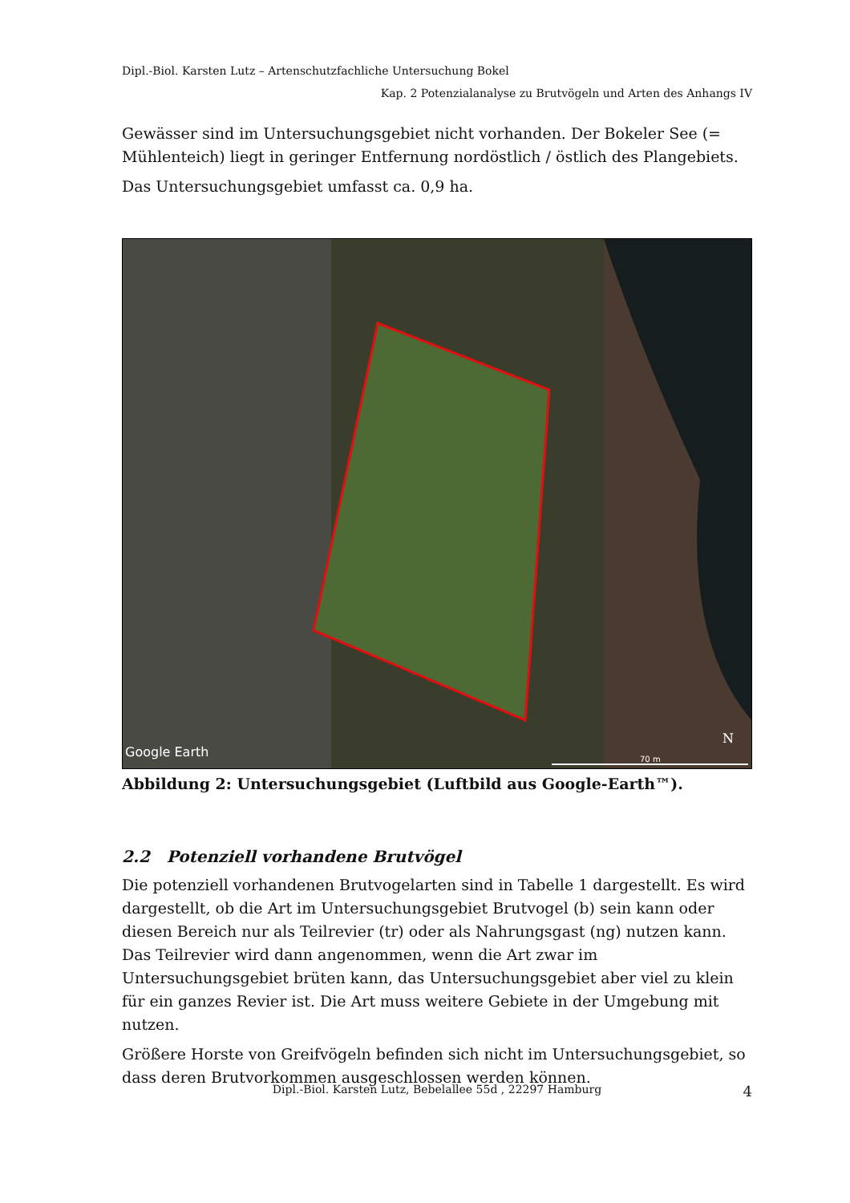Dipl.-Biol. Karsten Lutz – Artenschutzfachliche Untersuchung Bokel
Kap. 2 Potenzialanalyse zu Brutvögeln und Arten des Anhangs IV
Gewässer sind im Untersuchungsgebiet nicht vorhanden. Der Bokeler See (= Mühlenteich) liegt in geringer Entfernung nordöstlich / östlich des Plangebiets.
Das Untersuchungsgebiet umfasst ca. 0,9 ha.
Google Earth
N
70 m
Abbildung 2: Untersuchungsgebiet (Luftbild aus Google-Earth™).
2.2 Potenziell vorhandene Brutvögel
Die potenziell vorhandenen Brutvogelarten sind in Tabelle 1 dargestellt. Es wird dargestellt, ob die Art im Untersuchungsgebiet Brutvogel (b) sein kann oder diesen Bereich nur als Teilrevier (tr) oder als Nahrungsgast (ng) nutzen kann. Das Teilrevier wird dann angenommen, wenn die Art zwar im Untersuchungsgebiet brüten kann, das Untersuchungsgebiet aber viel zu klein für ein ganzes Revier ist. Die Art muss weitere Gebiete in der Umgebung mit nutzen.
Größere Horste von Greifvögeln befinden sich nicht im Untersuchungsgebiet, so dass deren Brutvorkommen ausgeschlossen werden können.
Dipl.-Biol. Karsten Lutz, Bebelallee 55d , 22297 Hamburg 4